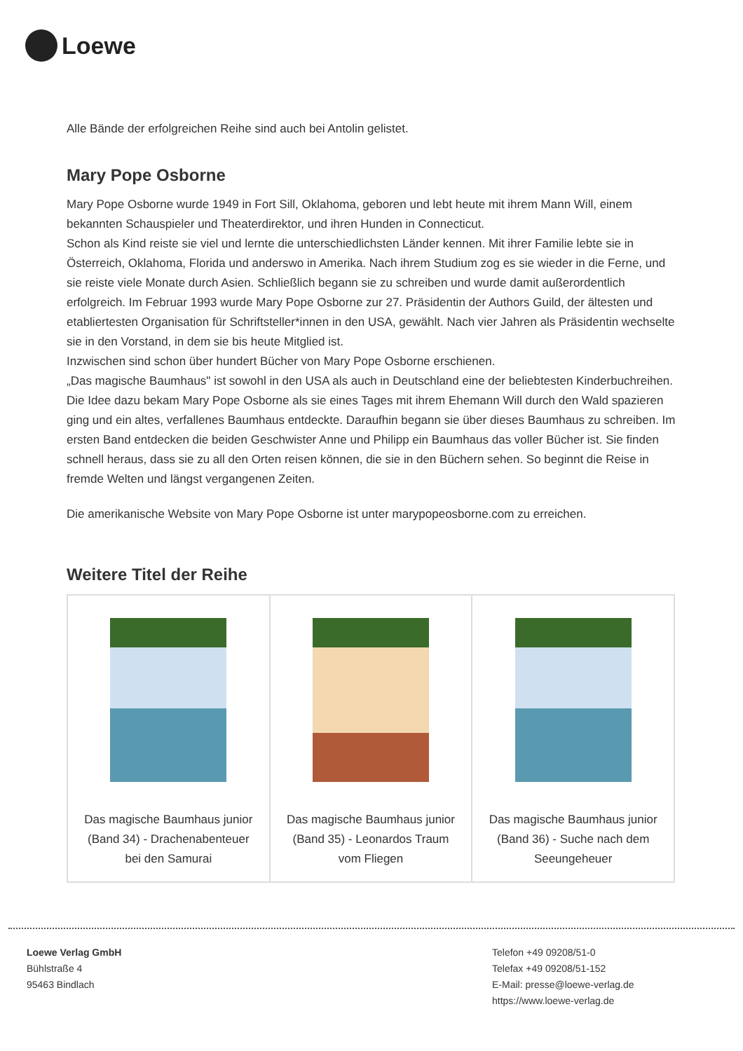Loewe
Alle Bände der erfolgreichen Reihe sind auch bei Antolin gelistet.
Mary Pope Osborne
Mary Pope Osborne wurde 1949 in Fort Sill, Oklahoma, geboren und lebt heute mit ihrem Mann Will, einem bekannten Schauspieler und Theaterdirektor, und ihren Hunden in Connecticut.
Schon als Kind reiste sie viel und lernte die unterschiedlichsten Länder kennen. Mit ihrer Familie lebte sie in Österreich, Oklahoma, Florida und anderswo in Amerika. Nach ihrem Studium zog es sie wieder in die Ferne, und sie reiste viele Monate durch Asien. Schließlich begann sie zu schreiben und wurde damit außerordentlich erfolgreich. Im Februar 1993 wurde Mary Pope Osborne zur 27. Präsidentin der Authors Guild, der ältesten und etabliertesten Organisation für Schriftsteller*innen in den USA, gewählt. Nach vier Jahren als Präsidentin wechselte sie in den Vorstand, in dem sie bis heute Mitglied ist.
Inzwischen sind schon über hundert Bücher von Mary Pope Osborne erschienen.
„Das magische Baumhaus" ist sowohl in den USA als auch in Deutschland eine der beliebtesten Kinderbuchreihen. Die Idee dazu bekam Mary Pope Osborne als sie eines Tages mit ihrem Ehemann Will durch den Wald spazieren ging und ein altes, verfallenes Baumhaus entdeckte. Daraufhin begann sie über dieses Baumhaus zu schreiben. Im ersten Band entdecken die beiden Geschwister Anne und Philipp ein Baumhaus das voller Bücher ist. Sie finden schnell heraus, dass sie zu all den Orten reisen können, die sie in den Büchern sehen. So beginnt die Reise in fremde Welten und längst vergangenen Zeiten.
Die amerikanische Website von Mary Pope Osborne ist unter marypopeosborne.com zu erreichen.
Weitere Titel der Reihe
| Das magische Baumhaus junior (Band 34) - Drachenabenteuer bei den Samurai | Das magische Baumhaus junior (Band 35) - Leonardos Traum vom Fliegen | Das magische Baumhaus junior (Band 36) - Suche nach dem Seeungeheuer |
Loewe Verlag GmbH
Bühlstraße 4
95463 Bindlach
Telefon +49 09208/51-0
Telefax +49 09208/51-152
E-Mail: presse@loewe-verlag.de
https://www.loewe-verlag.de